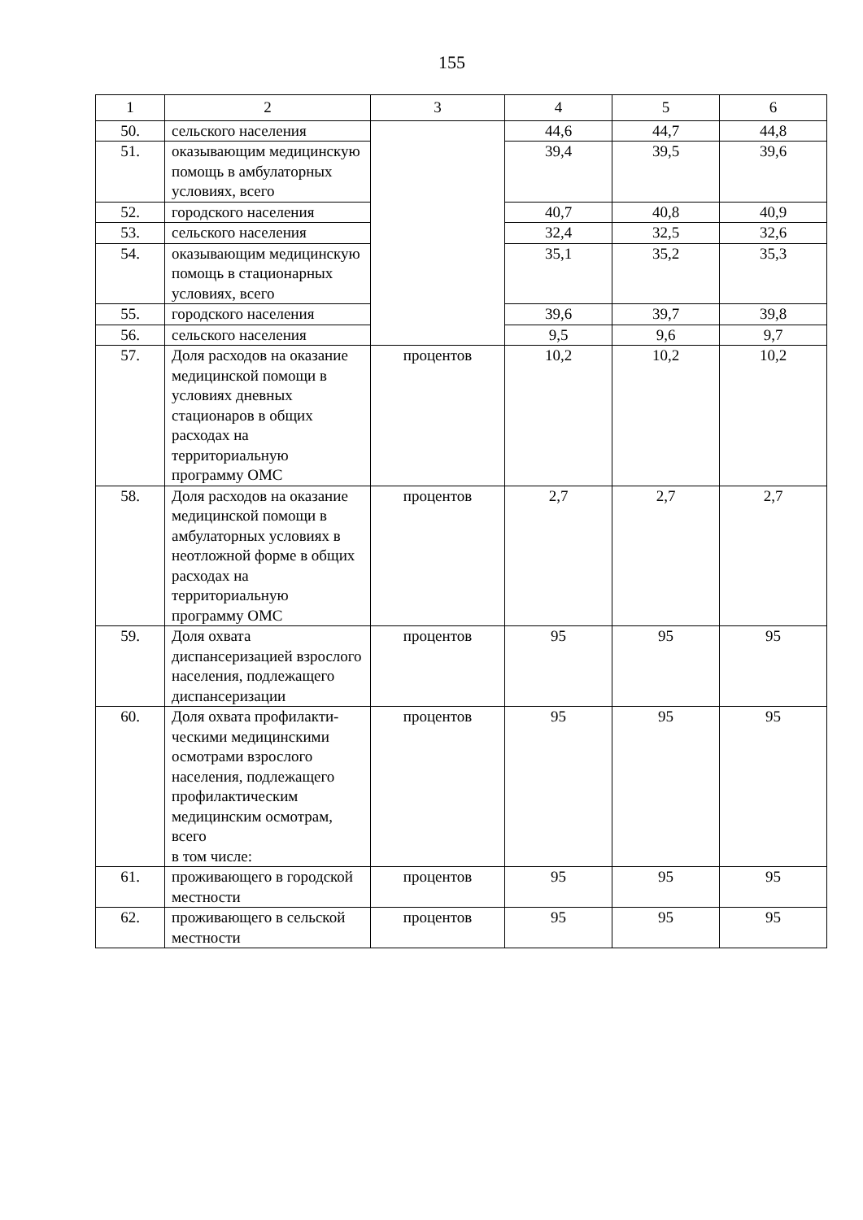155
| 1 | 2 | 3 | 4 | 5 | 6 |
| --- | --- | --- | --- | --- | --- |
| 50. | сельского населения | | 44,6 | 44,7 | 44,8 |
| 51. | оказывающим медицинскую помощь в амбулаторных условиях, всего | | 39,4 | 39,5 | 39,6 |
| 52. | городского населения | | 40,7 | 40,8 | 40,9 |
| 53. | сельского населения | | 32,4 | 32,5 | 32,6 |
| 54. | оказывающим медицинскую помощь в стационарных условиях, всего | | 35,1 | 35,2 | 35,3 |
| 55. | городского населения | | 39,6 | 39,7 | 39,8 |
| 56. | сельского населения | | 9,5 | 9,6 | 9,7 |
| 57. | Доля расходов на оказание медицинской помощи в условиях дневных стационаров в общих расходах на территориальную программу ОМС | процентов | 10,2 | 10,2 | 10,2 |
| 58. | Доля расходов на оказание медицинской помощи в амбулаторных условиях в неотложной форме в общих расходах на территориальную программу ОМС | процентов | 2,7 | 2,7 | 2,7 |
| 59. | Доля охвата диспансеризацией взрослого населения, подлежащего диспансеризации | процентов | 95 | 95 | 95 |
| 60. | Доля охвата профилакти-ческими медицинскими осмотрами взрослого населения, подлежащего профилактическим медицинским осмотрам, всего в том числе: | процентов | 95 | 95 | 95 |
| 61. | проживающего в городской местности | процентов | 95 | 95 | 95 |
| 62. | проживающего в сельской местности | процентов | 95 | 95 | 95 |